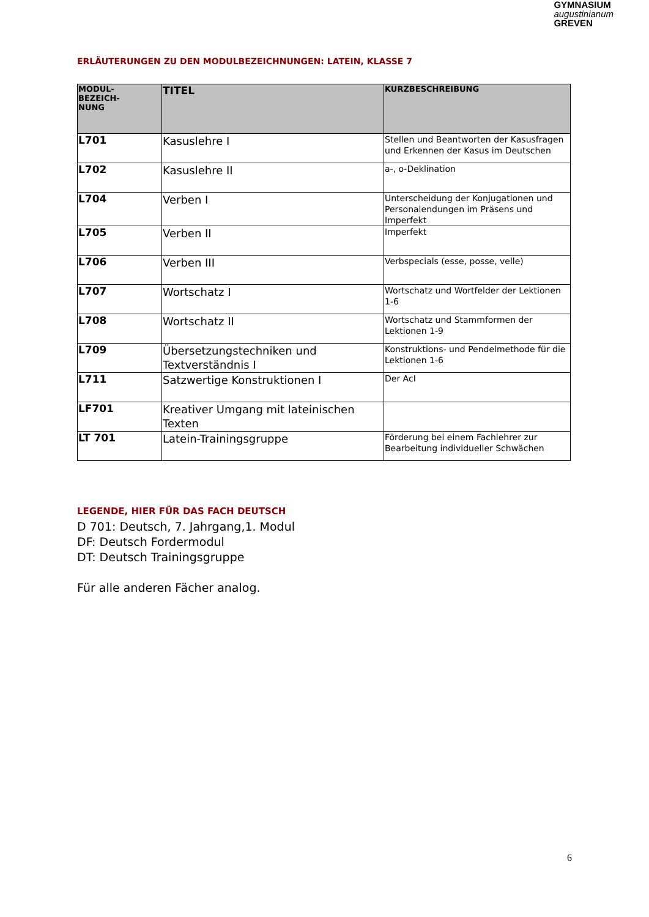GYMNASIUM
augustinianum
GREVEN
ERLÄUTERUNGEN ZU DEN MODULBEZEICHNUNGEN: LATEIN, KLASSE 7
| MODUL- BEZEICH- NUNG | TITEL | KURZBESCHREIBUNG |
| --- | --- | --- |
| L701 | Kasuslehre I | Stellen und Beantworten der Kasusfragen und Erkennen der Kasus im Deutschen |
| L702 | Kasuslehre II | a-, o-Deklination |
| L704 | Verben I | Unterscheidung der Konjugationen und Personalendungen im Präsens und Imperfekt |
| L705 | Verben II | Imperfekt |
| L706 | Verben III | Verbspecials (esse, posse, velle) |
| L707 | Wortschatz I | Wortschatz und Wortfelder der Lektionen 1-6 |
| L708 | Wortschatz II | Wortschatz und Stammformen der Lektionen 1-9 |
| L709 | Übersetzungstechniken und Textverständnis I | Konstruktions- und Pendelmethode für die Lektionen 1-6 |
| L711 | Satzwertige Konstruktionen I | Der AcI |
| LF701 | Kreativer Umgang mit lateinischen Texten | |
| LT 701 | Latein-Trainingsgruppe | Förderung bei einem Fachlehrer zur Bearbeitung individueller Schwächen |
LEGENDE, HIER FÜR DAS FACH DEUTSCH
D 701: Deutsch, 7. Jahrgang,1. Modul
DF: Deutsch Fordermodul
DT: Deutsch Trainingsgruppe
Für alle anderen Fächer analog.
6